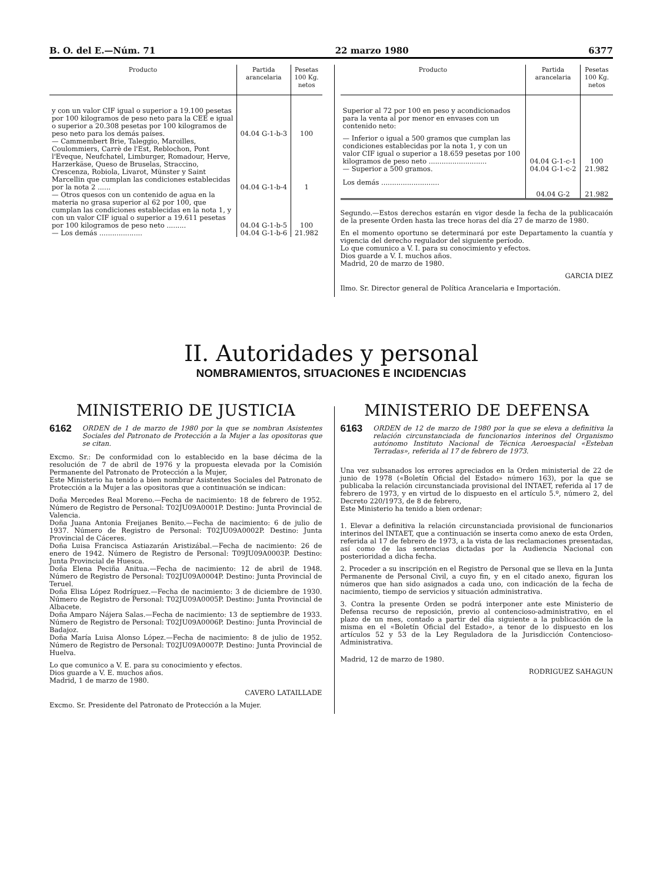B. O. del E.—Núm. 71 22 marzo 1980 6377
| Producto | Partida arancelaria | Pesetas 100 Kg. netos |
| --- | --- | --- |
| y con un valor CIF igual o superior a 19.100 pesetas por 100 kilogramos de peso neto para la CEE e igual o superior a 20.308 pesetas por 100 kilogramos de peso neto para los demás países. | 04.04 G-1-b-3 | 100 |
| — Cammembert Brie, Taleggio, Maroilles, Coulommiers, Carrè de l'Est, Reblochon, Pont l'Eveque, Neufchatel, Limburger, Romadour, Herve, Harzerkäse, Queso de Bruselas, Straccino, Crescenza, Robiola, Livarot, Münster y Saint Marcellin que cumplan las condiciones establecidas por la nota 2 ...... | 04.04 G-1-b-4 | 1 |
| — Otros quesos con un contenido de agua en la materia no grasa superior al 62 por 100, que cumplan las condiciones establecidas en la nota 1, y con un valor CIF igual o superior a 19.611 pesetas por 100 kilogramos de peso neto ......... | 04.04 G-1-b-5 | 100 |
| — Los demás .................... | 04.04 G-1-b-6 | 21.982 |
| Producto | Partida arancelaria | Pesetas 100 Kg. netos |
| --- | --- | --- |
| Superior al 72 por 100 en peso y acondicionados para la venta al por menor en envases con un contenido neto: | | |
| — Inferior o igual a 500 gramos que cumplan las condiciones establecidas por la nota 1, y con un valor CIF igual o superior a 18.659 pesetas por 100 kilogramos de peso neto ........................... | 04.04 G-1-c-1 | 100 |
| — Superior a 500 gramos. | 04.04 G-1-c-2 | 21.982 |
| Los demás ........................... | 04.04 G-2 | 21.982 |
Segundo.—Estos derechos estarán en vigor desde la fecha de la publicacaión de la presente Orden hasta las trece horas del día 27 de marzo de 1980.
En el momento oportuno se determinará por este Departamento la cuantía y vigencia del derecho regulador del siguiente período.
Lo que comunico a V. I. para su conocimiento y efectos.
Dios guarde a V. I. muchos años.
Madrid, 20 de marzo de 1980.
GARCIA DIEZ
Ilmo. Sr. Director general de Política Arancelaria e Importación.
II. Autoridades y personal
NOMBRAMIENTOS, SITUACIONES E INCIDENCIAS
MINISTERIO DE JUSTICIA
6162 ORDEN de 1 de marzo de 1980 por la que se nombran Asistentes Sociales del Patronato de Protección a la Mujer a las opositoras que se citan.
Excmo. Sr.: De conformidad con lo establecido en la base décima de la resolución de 7 de abril de 1976 y la propuesta elevada por la Comisión Permanente del Patronato de Protección a la Mujer,
Este Ministerio ha tenido a bien nombrar Asistentes Sociales del Patronato de Protección a la Mujer a las opositoras que a continuación se indican:
Doña Mercedes Real Moreno.—Fecha de nacimiento: 18 de febrero de 1952. Número de Registro de Personal: T02JU09A0001P. Destino: Junta Provincial de Valencia.
Doña Juana Antonia Freijanes Benito.—Fecha de nacimiento: 6 de julio de 1937. Número de Registro de Personal: T02JU09A0002P. Destino: Junta Provincial de Cáceres.
Doña Luisa Francisca Astiazarán Aristizábal.—Fecha de nacimiento: 26 de enero de 1942. Número de Registro de Personal: T09JU09A0003P. Destino: Junta Provincial de Huesca.
Doña Elena Peciña Anitua.—Fecha de nacimiento: 12 de abril de 1948. Número de Registro de Personal: T02JU09A0004P. Destino: Junta Provincial de Teruel.
Doña Elisa López Rodríguez.—Fecha de nacimiento: 3 de diciembre de 1930. Número de Registro de Personal: T02JU09A0005P. Destino: Junta Provincial de Albacete.
Doña Amparo Nájera Salas.—Fecha de nacimiento: 13 de septiembre de 1933. Número de Registro de Personal: T02JU09A0006P. Destino: Junta Provincial de Badajoz.
Doña María Luisa Alonso López.—Fecha de nacimiento: 8 de julio de 1952. Número de Registro de Personal: T02JU09A0007P. Destino: Junta Provincial de Huelva.
Lo que comunico a V. E. para su conocimiento y efectos.
Dios guarde a V. E. muchos años.
Madrid, 1 de marzo de 1980.
CAVERO LATAILLADE
Excmo. Sr. Presidente del Patronato de Protección a la Mujer.
MINISTERIO DE DEFENSA
6163 ORDEN de 12 de marzo de 1980 por la que se eleva a definitiva la relación circunstanciada de funcionarios interinos del Organismo autónomo Instituto Nacional de Técnica Aeroespacial «Esteban Terradas», referida al 17 de febrero de 1973.
Una vez subsanados los errores apreciados en la Orden ministerial de 22 de junio de 1978 («Boletín Oficial del Estado» número 163), por la que se publicaba la relación circunstanciada provisional del INTAET, referida al 17 de febrero de 1973, y en virtud de lo dispuesto en el artículo 5.º, número 2, del Decreto 220/1973, de 8 de febrero,
Este Ministerio ha tenido a bien ordenar:
1. Elevar a definitiva la relación circunstanciada provisional de funcionarios interinos del INTAET, que a continuación se inserta como anexo de esta Orden, referida al 17 de febrero de 1973, a la vista de las reclamaciones presentadas, así como de las sentencias dictadas por la Audiencia Nacional con posterioridad a dicha fecha.
2. Proceder a su inscripción en el Registro de Personal que se lleva en la Junta Permanente de Personal Civil, a cuyo fin, y en el citado anexo, figuran los números que han sido asignados a cada uno, con indicación de la fecha de nacimiento, tiempo de servicios y situación administrativa.
3. Contra la presente Orden se podrá interponer ante este Ministerio de Defensa recurso de reposición, previo al contencioso-administrativo, en el plazo de un mes, contado a partir del día siguiente a la publicación de la misma en el «Boletín Oficial del Estado», a tenor de lo dispuesto en los artículos 52 y 53 de la Ley Reguladora de la Jurisdicción Contencioso-Administrativa.
Madrid, 12 de marzo de 1980.
RODRIGUEZ SAHAGUN